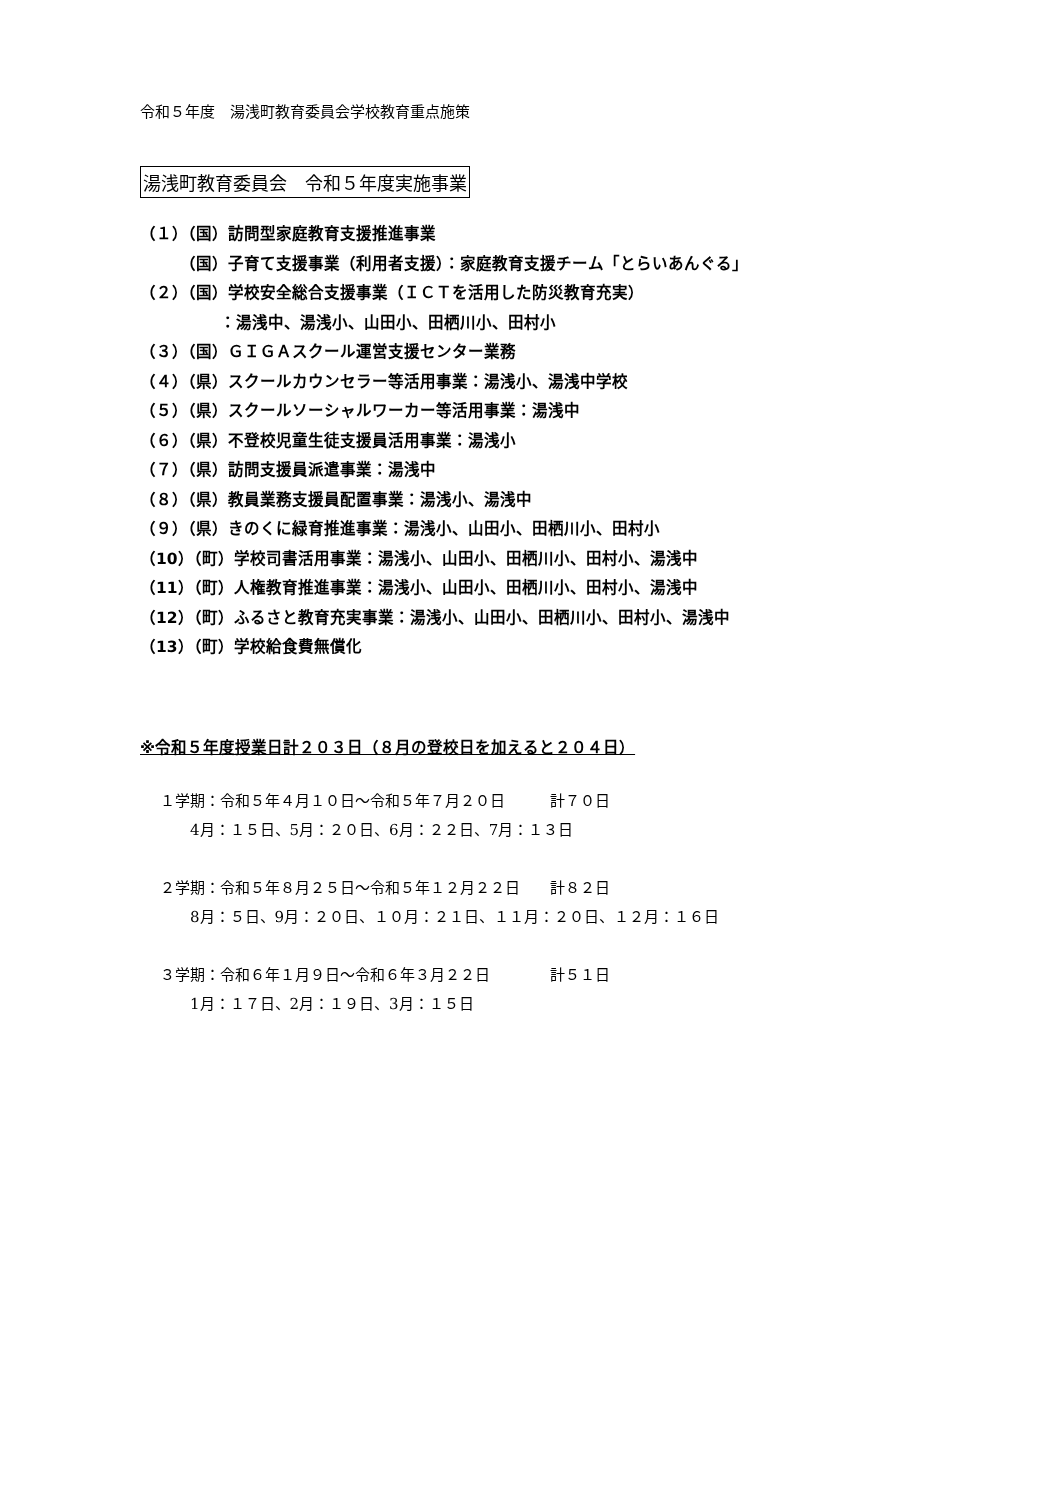令和５年度　湯浅町教育委員会学校教育重点施策
湯浅町教育委員会　令和５年度実施事業
（１）（国）訪問型家庭教育支援推進事業
　　　（国）子育て支援事業（利用者支援）：家庭教育支援チーム「とらいあんぐる」
（２）（国）学校安全総合支援事業（ＩＣＴを活用した防災教育充実）
　　　　　：湯浅中、湯浅小、山田小、田栖川小、田村小
（３）（国）ＧＩＧＡスクール運営支援センター業務
（４）（県）スクールカウンセラー等活用事業：湯浅小、湯浅中学校
（５）（県）スクールソーシャルワーカー等活用事業：湯浅中
（６）（県）不登校児童生徒支援員活用事業：湯浅小
（７）（県）訪問支援員派遣事業：湯浅中
（８）（県）教員業務支援員配置事業：湯浅小、湯浅中
（９）（県）きのくに緑育推進事業：湯浅小、山田小、田栖川小、田村小
（10）（町）学校司書活用事業：湯浅小、山田小、田栖川小、田村小、湯浅中
（11）（町）人権教育推進事業：湯浅小、山田小、田栖川小、田村小、湯浅中
（12）（町）ふるさと教育充実事業：湯浅小、山田小、田栖川小、田村小、湯浅中
（13）（町）学校給食費無償化
※令和５年度授業日計２０３日（８月の登校日を加えると２０４日）
１学期：令和５年４月１０日～令和５年７月２０日　　　計７０日 　　4月：１５日、5月：２０日、6月：２２日、7月：１３日
２学期：令和５年８月２５日～令和５年１２月２２日　　計８２日 　　8月：５日、9月：２０日、１０月：２１日、１１月：２０日、１２月：１６日
３学期：令和６年１月９日～令和６年３月２２日　　　　計５１日 　　1月：１７日、2月：１９日、3月：１５日